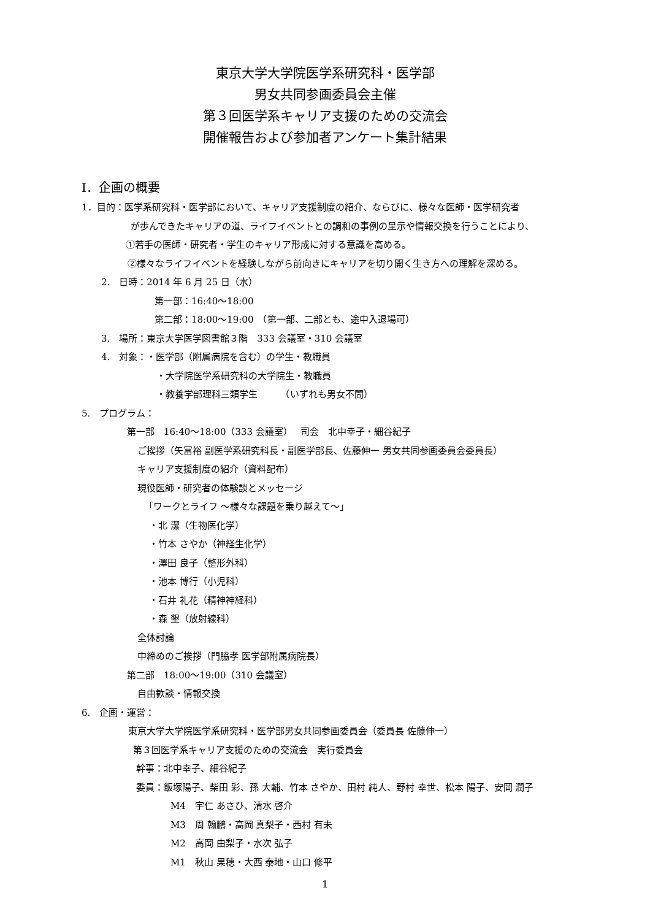東京大学大学院医学系研究科・医学部
男女共同参画委員会主催
第３回医学系キャリア支援のための交流会
開催報告および参加者アンケート集計結果
I．企画の概要
1．目的：医学系研究科・医学部において、キャリア支援制度の紹介、ならびに、様々な医師・医学研究者
が歩んできたキャリアの道、ライフイベントとの調和の事例の呈示や情報交換を行うことにより、
①若手の医師・研究者・学生のキャリア形成に対する意識を高める。
②様々なライフイベントを経験しながら前向きにキャリアを切り開く生き方への理解を深める。
2.　日時：2014 年 6 月 25 日（水）
第一部：16:40〜18:00
第二部：18:00〜19:00　（第一部、二部とも、途中入退場可）
3.　場所：東京大学医学図書館３階　333 会議室・310 会議室
4.　対象：・医学部（附属病院を含む）の学生・教職員
・大学院医学系研究科の大学院生・教職員
・教養学部理科三類学生　　　（いずれも男女不問）
5.　プログラム：
第一部　16:40〜18:00（333 会議室）　 司会　北中幸子・細谷紀子
ご挨拶（矢冨裕 副医学系研究科長・副医学部長、佐藤伸一 男女共同参画委員会委員長）
キャリア支援制度の紹介（資料配布）
現役医師・研究者の体験談とメッセージ
「ワークとライフ ～様々な課題を乗り越えて～」
・北 潔（生物医化学）
・竹本 さやか（神経生化学）
・澤田 良子（整形外科）
・池本 博行（小児科）
・石井 礼花（精神神経科）
・森 墾（放射線科）
全体討論
中締めのご挨拶（門脇孝 医学部附属病院長）
第二部　18:00〜19:00（310 会議室）
自由歓談・情報交換
6.　企画・運営：
東京大学大学院医学系研究科・医学部男女共同参画委員会（委員長 佐藤伸一）
第３回医学系キャリア支援のための交流会　実行委員会
幹事：北中幸子、細谷紀子
委員：飯塚陽子、柴田 彩、孫 大輔、竹本 さやか、田村 純人、野村 幸世、松本 陽子、安岡 潤子
M4　宇仁 あさひ、清水 啓介
M3　周 翰鵬・高岡 真梨子・西村 有未
M2　高岡 由梨子・水次 弘子
M1　秋山 果穂・大西 泰地・山口 修平
1